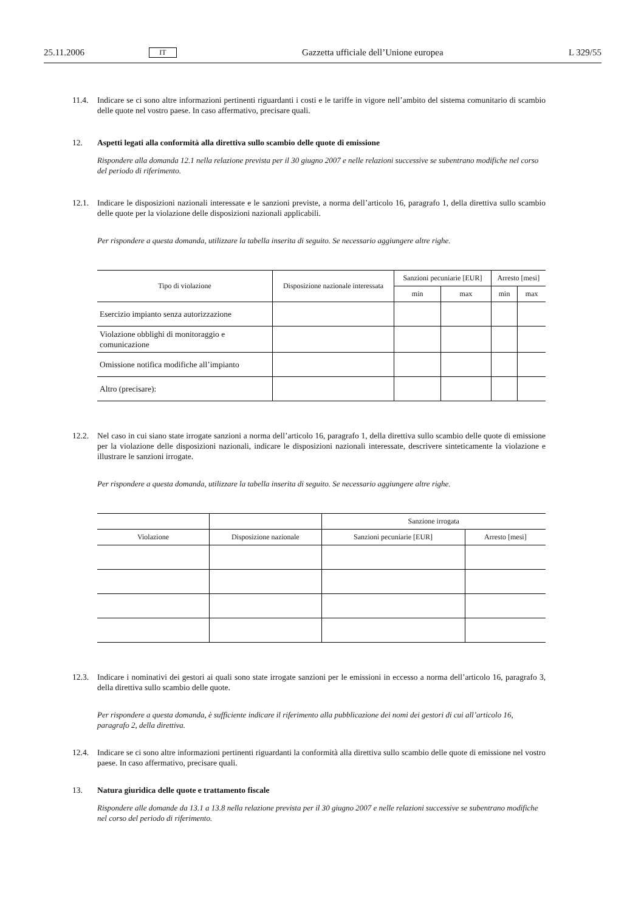25.11.2006 IT Gazzetta ufficiale dell’Unione europea L 329/55
11.4. Indicare se ci sono altre informazioni pertinenti riguardanti i costi e le tariffe in vigore nell’ambito del sistema comunitario di scambio delle quote nel vostro paese. In caso affermativo, precisare quali.
12. Aspetti legati alla conformità alla direttiva sullo scambio delle quote di emissione
Rispondere alla domanda 12.1 nella relazione prevista per il 30 giugno 2007 e nelle relazioni successive se subentrano modifiche nel corso del periodo di riferimento.
12.1. Indicare le disposizioni nazionali interessate e le sanzioni previste, a norma dell’articolo 16, paragrafo 1, della direttiva sullo scambio delle quote per la violazione delle disposizioni nazionali applicabili.
Per rispondere a questa domanda, utilizzare la tabella inserita di seguito. Se necessario aggiungere altre righe.
| Tipo di violazione | Disposizione nazionale interessata | Sanzioni pecuniarie [EUR] | | Arresto [mesi] | |
| --- | --- | --- | --- | --- | --- |
| | | min | max | min | max |
| Esercizio impianto senza autorizzazione | | | | | |
| Violazione obblighi di monitoraggio e comunicazione | | | | | |
| Omissione notifica modifiche all’impianto | | | | | |
| Altro (precisare): | | | | | |
12.2. Nel caso in cui siano state irrogate sanzioni a norma dell’articolo 16, paragrafo 1, della direttiva sullo scambio delle quote di emissione per la violazione delle disposizioni nazionali, indicare le disposizioni nazionali interessate, descrivere sinteticamente la violazione e illustrare le sanzioni irrogate.
Per rispondere a questa domanda, utilizzare la tabella inserita di seguito. Se necessario aggiungere altre righe.
| | | Sanzione irrogata | |
| --- | --- | --- | --- |
| Violazione | Disposizione nazionale | Sanzioni pecuniarie [EUR] | Arresto [mesi] |
12.3. Indicare i nominativi dei gestori ai quali sono state irrogate sanzioni per le emissioni in eccesso a norma dell’articolo 16, paragrafo 3, della direttiva sullo scambio delle quote.
Per rispondere a questa domanda, è sufficiente indicare il riferimento alla pubblicazione dei nomi dei gestori di cui all’articolo 16, paragrafo 2, della direttiva.
12.4. Indicare se ci sono altre informazioni pertinenti riguardanti la conformità alla direttiva sullo scambio delle quote di emissione nel vostro paese. In caso affermativo, precisare quali.
13. Natura giuridica delle quote e trattamento fiscale
Rispondere alle domande da 13.1 a 13.8 nella relazione prevista per il 30 giugno 2007 e nelle relazioni successive se subentrano modifiche nel corso del periodo di riferimento.